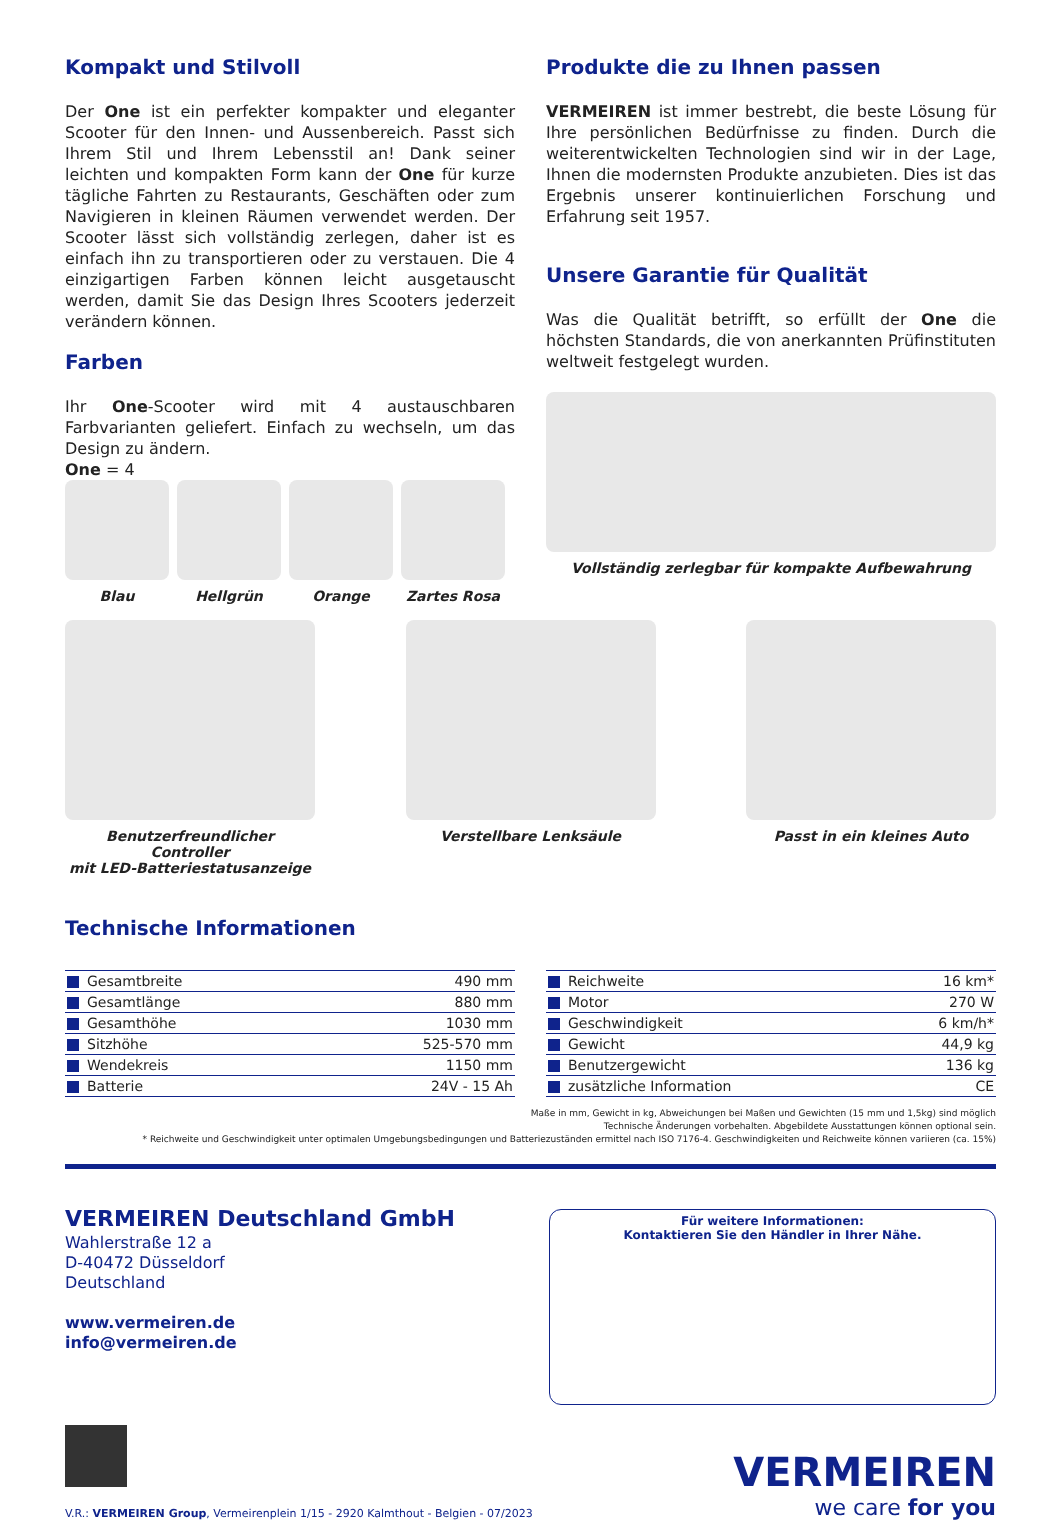Kompakt und Stilvoll
Der One ist ein perfekter kompakter und eleganter Scooter für den Innen- und Aussenbereich. Passt sich Ihrem Stil und Ihrem Lebensstil an! Dank seiner leichten und kompakten Form kann der One für kurze tägliche Fahrten zu Restaurants, Geschäften oder zum Navigieren in kleinen Räumen verwendet werden. Der Scooter lässt sich vollständig zerlegen, daher ist es einfach ihn zu transportieren oder zu verstauen. Die 4 einzigartigen Farben können leicht ausgetauscht werden, damit Sie das Design Ihres Scooters jederzeit verändern können.
Farben
Ihr One-Scooter wird mit 4 austauschbaren Farbvarianten geliefert. Einfach zu wechseln, um das Design zu ändern.
One = 4
Blau Hellgrün Orange Zartes Rosa
Produkte die zu Ihnen passen
VERMEIREN ist immer bestrebt, die beste Lösung für Ihre persönlichen Bedürfnisse zu finden. Durch die weiterentwickelten Technologien sind wir in der Lage, Ihnen die modernsten Produkte anzubieten. Dies ist das Ergebnis unserer kontinuierlichen Forschung und Erfahrung seit 1957.
Unsere Garantie für Qualität
Was die Qualität betrifft, so erfüllt der One die höchsten Standards, die von anerkannten Prüfinstituten weltweit festgelegt wurden.
Vollständig zerlegbar für kompakte Aufbewahrung
Benutzerfreundlicher Controller
mit LED-Batteriestatusanzeige
Verstellbare Lenksäule Passt in ein kleines Auto
Technische Informationen
| Gesamtbreite | 490 mm |
| Gesamtlänge | 880 mm |
| Gesamthöhe | 1030 mm |
| Sitzhöhe | 525-570 mm |
| Wendekreis | 1150 mm |
| Batterie | 24V - 15 Ah |
| Reichweite | 16 km* |
| Motor | 270 W |
| Geschwindigkeit | 6 km/h* |
| Gewicht | 44,9 kg |
| Benutzergewicht | 136 kg |
| zusätzliche Information | CE |
Maße in mm, Gewicht in kg, Abweichungen bei Maßen und Gewichten (15 mm und 1,5kg) sind möglich
Technische Änderungen vorbehalten. Abgebildete Ausstattungen können optional sein.
* Reichweite und Geschwindigkeit unter optimalen Umgebungsbedingungen und Batteriezuständen ermittel nach ISO 7176-4. Geschwindigkeiten und Reichweite können variieren (ca. 15%)
VERMEIREN Deutschland GmbH
Wahlerstraße 12 a
D-40472 Düsseldorf
Deutschland
www.vermeiren.de
info@vermeiren.de
Für weitere Informationen:
Kontaktieren Sie den Händler in Ihrer Nähe.
V.R.: VERMEIREN Group, Vermeirenplein 1/15 - 2920 Kalmthout - Belgien - 07/2023
VERMEIREN
we care for you